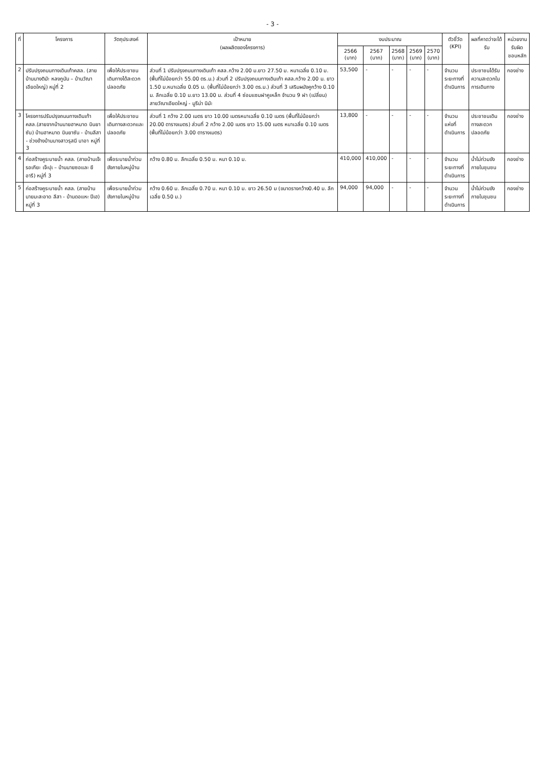- 3 -
| ที่ | โครงการ | วัตถุประสงค์ | เป้าหมาย (ผลผลิตของโครงการ) | งบประมาณ | | | | | ตัวชี้วัด (KPI) | ผลที่คาดว่าจะได้รับ | หน่วยงานรับผิดชอบหลัก |
| --- | --- | --- | --- | --- | --- | --- | --- | --- | --- | --- | --- |
| | | | | 2566 (บาท) | 2567 (บาท) | 2568 (บาท) | 2569 (บาท) | 2570 (บาท) | | | |
| 2 | ปรับปรุงถนนทางเดินเท้าคสล. (สายบ้านนางติมัะ หลงกูนัน – บ้านวัณา เอียดใหญ่) หมู่ที่ 2 | เพื่อให้ประชาชนเดินทางได้สะดวก ปลอดภัย | ส่วนที่ 1 ปรับปรุงถนนทางเดินเท้า คสล.กว้าง 2.00 ม.ยาว 27.50 ม. หนาเฉลี่ย 0.10 ม. (พื้นที่ไม่น้อยกว่า 55.00 ตร.ม.) ส่วนที่ 2 ปรับปรุงถนนทางเดินเท้า คสล.กว้าง 2.00 ม. ยาว 1.50 ม.หนาเฉลี่ย 0.05 ม. (พื้นที่ไม่น้อยกว่า 3.00 ตร.ม.) ส่วนที่ 3 เสริมผนังคูกว้าง 0.10 ม. ลึกเฉลี่ย 0.10 ม.ยาว 13.00 ม. ส่วนที่ 4 ซ่อมแซมฝาคูเหล็ก จำนวน 9 ฝา (เปลี่ยน) สายวัณาเอียดใหญ่ - มูรีน่า นิมัะ | 53,500 | - | - | - | - | จำนวนระยะทางที่ดำเนินการ | ประชาชนได้รับความสะดวกในการเดินทาง | กองช่าง |
| 3 | โครงการปรับปรุงถนนทางเดินเท้า คสล.(สายจากบ้านนายฮาหมาด บินยาซัน) บ้านฮาหมาด บินยาซัน - บ้านลีสา - ช่วงข้างบ้านนางสาวรุสนี นาอา หมู่ที่ 3 | เพื่อให้ประชาชนเดินทางสะดวกและปลอดภัย | ส่วนที่ 1 กว้าง 2.00 เมตร ยาว 10.00 เมตรหนาเฉลี่ย 0.10 เมตร (พื้นที่ไม่น้อยกว่า 20.00 ตารางเมตร) ส่วนที่ 2 กว้าง 2.00 เมตร ยาว 15.00 เมตร หนาเฉลี่ย 0.10 เมตร (พื้นที่ไม่น้อยกว่า 3.00 ตารางเมตร) | 13,800 | - | - | - | - | จำนวนแห่งที่ดำเนินการ | ประชาชนเดินทางสะดวกปลอดภัย | กองช่าง |
| 4 | ก่อสร้างคูระบายน้ำ คสล. (สายบ้านเจ๊ะรอเกียะ เจ๊ะปุเ – บ้านนายซอและ ยีอารี) หมู่ที่ 3 | เพื่อระบายน้ำท่วมขังภายในหมู่บ้าน | กว้าง 0.80 ม. ลึกเฉลี่ย 0.50 ม. หนา 0.10 ม. | 410,000 | 410,000 | - | - | - | จำนวนระยะทางที่ดำเนินการ | น้ำไม่ท่วมขังภายในชุมชน | กองช่าง |
| 5 | ก่อสร้างคูระบายน้ำ คสล. (สายบ้านนายมะสะอาด ลีสา - บ้านดอแหะ ปีเฮ) หมู่ที่ 3 | เพื่อระบายน้ำท่วมขังภายในหมู่บ้าน | กว้าง 0.60 ม. ลึกเฉลี่ย 0.70 ม. หนา 0.10 ม. ยาว 26.50 ม (ขนาดรางกว้าง0.40 ม. ลึกเฉลี่ย 0.50 ม.) | 94,000 | 94,000 | - | - | - | จำนวนระยะทางที่ดำเนินการ | น้ำไม่ท่วมขังภายในชุมชน | กองช่าง |